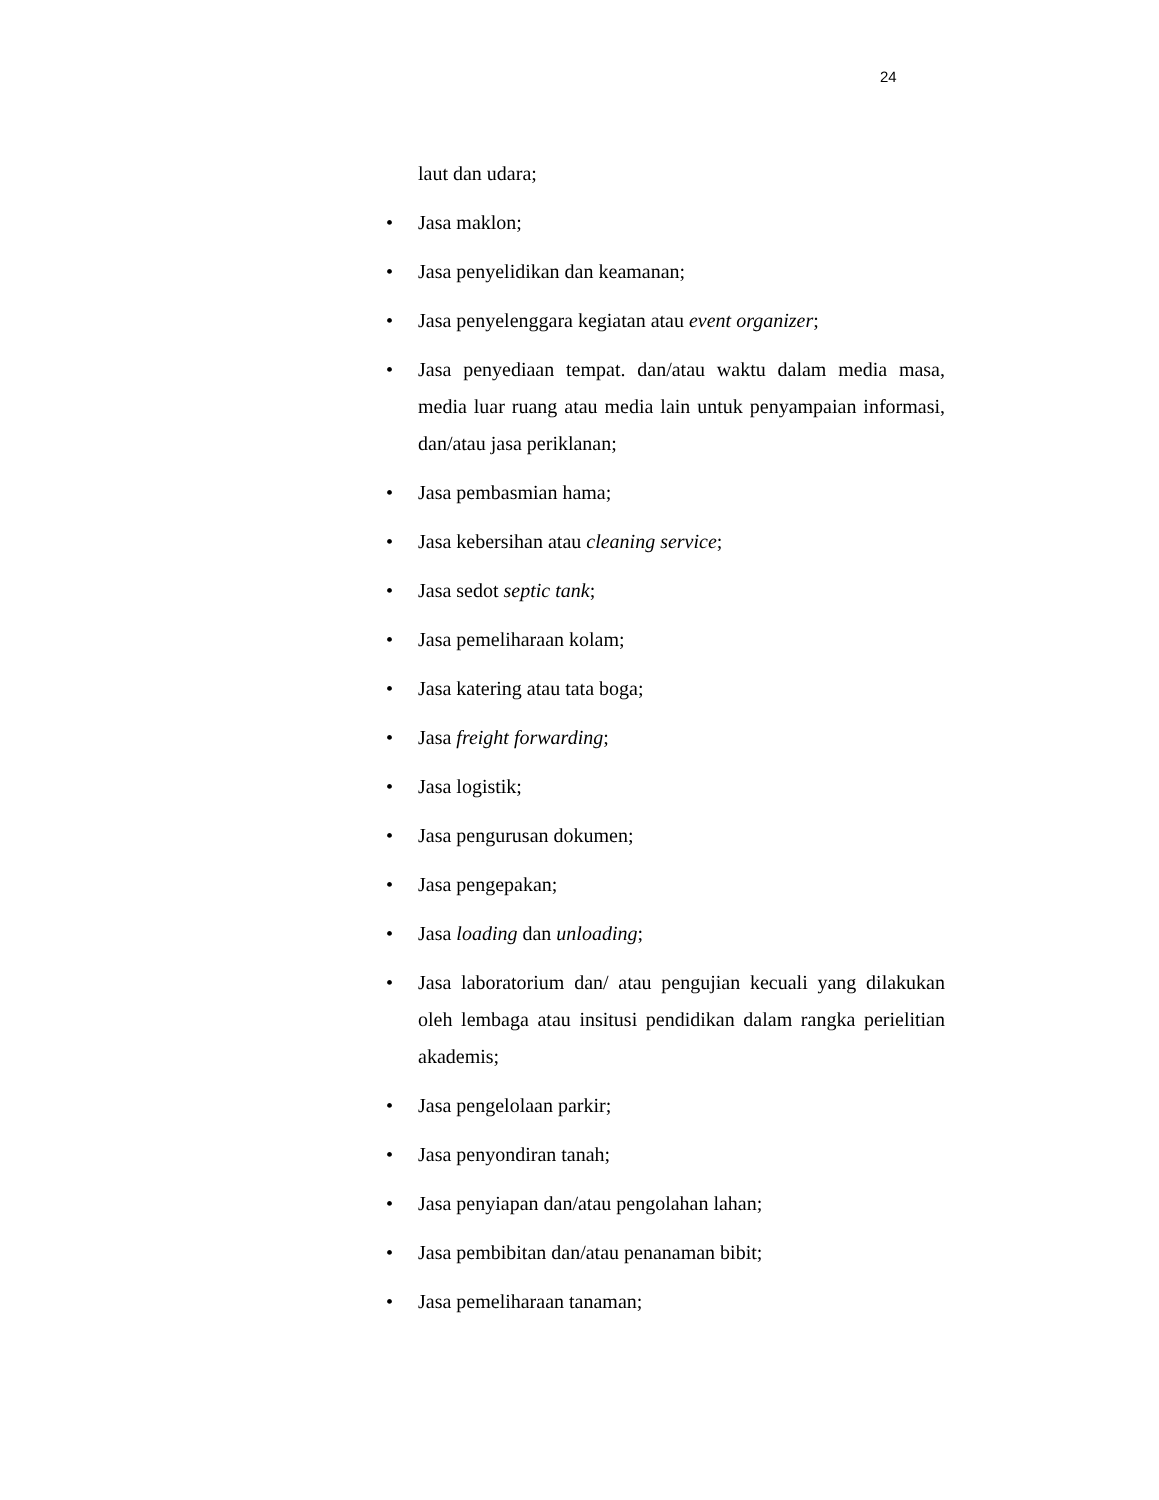24
laut dan udara;
• Jasa maklon;
• Jasa penyelidikan dan keamanan;
• Jasa penyelenggara kegiatan atau event organizer;
• Jasa penyediaan tempat. dan/atau waktu dalam media masa, media luar ruang atau media lain untuk penyampaian informasi, dan/atau jasa periklanan;
• Jasa pembasmian hama;
• Jasa kebersihan atau cleaning service;
• Jasa sedot septic tank;
• Jasa pemeliharaan kolam;
• Jasa katering atau tata boga;
• Jasa freight forwarding;
• Jasa logistik;
• Jasa pengurusan dokumen;
• Jasa pengepakan;
• Jasa loading dan unloading;
• Jasa laboratorium dan/ atau pengujian kecuali yang dilakukan oleh lembaga atau insitusi pendidikan dalam rangka perielitian akademis;
• Jasa pengelolaan parkir;
• Jasa penyondiran tanah;
• Jasa penyiapan dan/atau pengolahan lahan;
• Jasa pembibitan dan/atau penanaman bibit;
• Jasa pemeliharaan tanaman;